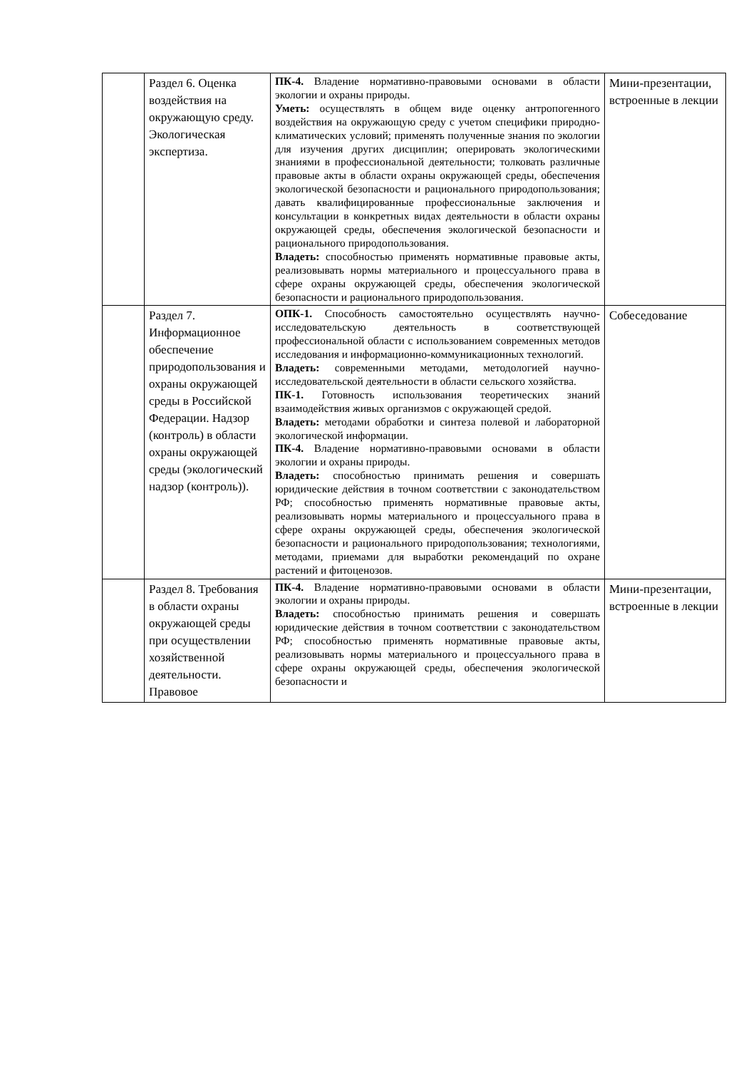| | Раздел 6. Оценка воздействия на окружающую среду. Экологическая экспертиза. | ПК-4. Владение нормативно-правовыми основами в области экологии и охраны природы. Уметь: осуществлять в общем виде оценку антропогенного воздействия на окружающую среду с учетом специфики природно-климатических условий; применять полученные знания по экологии для изучения других дисциплин; оперировать экологическими знаниями в профессиональной деятельности; толковать различные правовые акты в области охраны окружающей среды, обеспечения экологической безопасности и рационального природопользования; давать квалифицированные профессиональные заключения и консультации в конкретных видах деятельности в области охраны окружающей среды, обеспечения экологической безопасности и рационального природопользования. Владеть: способностью применять нормативные правовые акты, реализовывать нормы материального и процессуального права в сфере охраны окружающей среды, обеспечения экологической безопасности и рационального природопользования. | Мини-презентации, встроенные в лекции |
| | Раздел 7. Информационное обеспечение природопользования и охраны окружающей среды в Российской Федерации. Надзор (контроль) в области охраны окружающей среды (экологический надзор (контроль)). | ОПК-1. Способность самостоятельно осуществлять научно-исследовательскую деятельность в соответствующей профессиональной области с использованием современных методов исследования и информационно-коммуникационных технологий. Владеть: современными методами, методологией научно-исследовательской деятельности в области сельского хозяйства. ПК-1. Готовность использования теоретических знаний взаимодействия живых организмов с окружающей средой. Владеть: методами обработки и синтеза полевой и лабораторной экологической информации. ПК-4. Владение нормативно-правовыми основами в области экологии и охраны природы. Владеть: способностью принимать решения и совершать юридические действия в точном соответствии с законодательством РФ; способностью применять нормативные правовые акты, реализовывать нормы материального и процессуального права в сфере охраны окружающей среды, обеспечения экологической безопасности и рационального природопользования; технологиями, методами, приемами для выработки рекомендаций по охране растений и фитоценозов. | Собеседование |
| | Раздел 8. Требования в области охраны окружающей среды при осуществлении хозяйственной деятельности. Правовое | ПК-4. Владение нормативно-правовыми основами в области экологии и охраны природы. Владеть: способностью принимать решения и совершать юридические действия в точном соответствии с законодательством РФ; способностью применять нормативные правовые акты, реализовывать нормы материального и процессуального права в сфере охраны окружающей среды, обеспечения экологической безопасности и | Мини-презентации, встроенные в лекции |